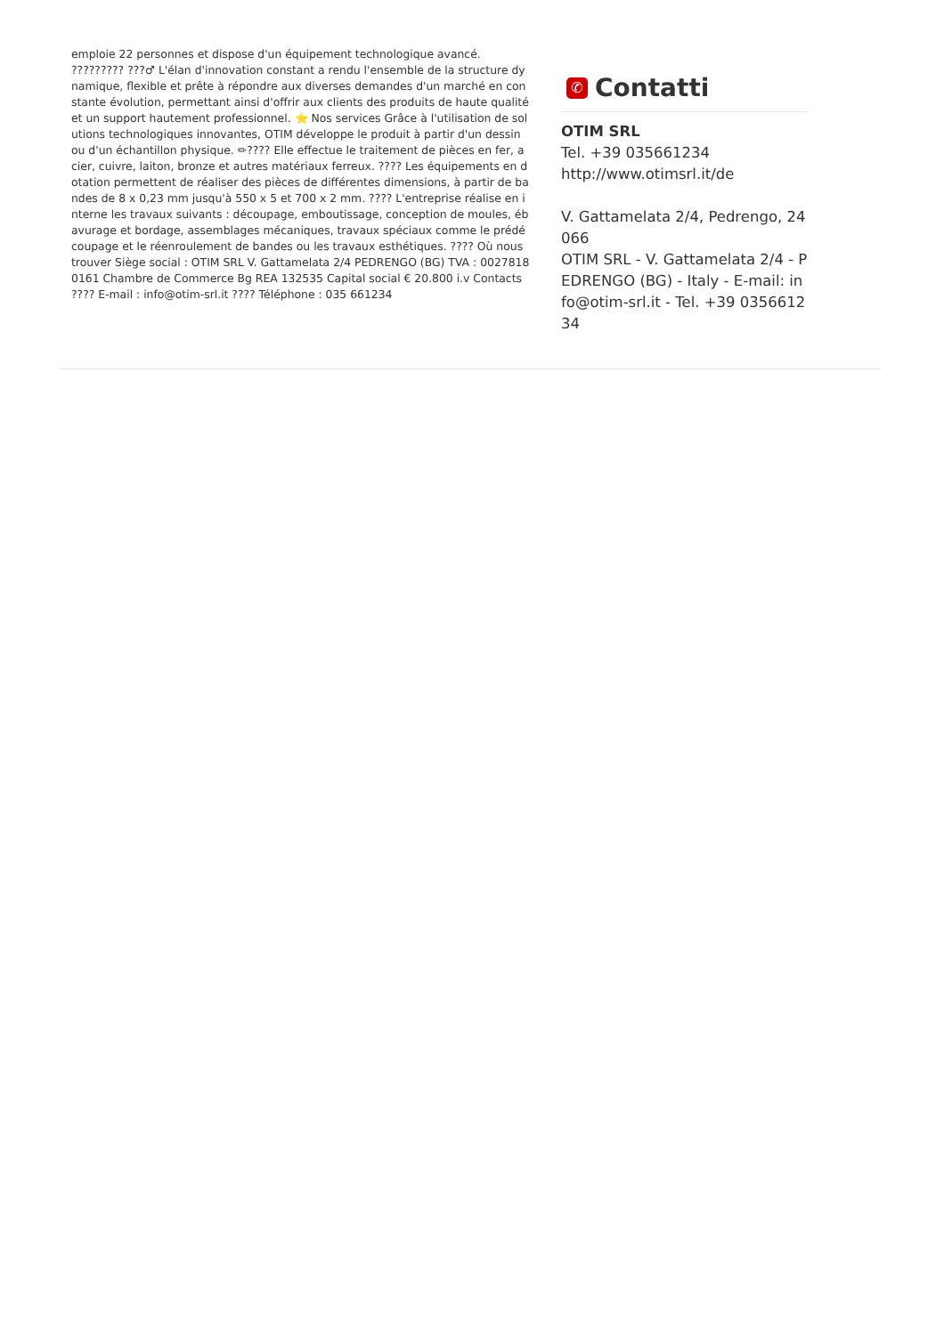emploie 22 personnes et dispose d'un équipement technologique avancé. ????????? ???♂ L'élan d'innovation constant a rendu l'ensemble de la structure dynamique, flexible et prête à répondre aux diverses demandes d'un marché en constante évolution, permettant ainsi d'offrir aux clients des produits de haute qualité et un support hautement professionnel. ⭐ Nos services Grâce à l'utilisation de solutions technologiques innovantes, OTIM développe le produit à partir d'un dessin ou d'un échantillon physique. ✏???? Elle effectue le traitement de pièces en fer, acier, cuivre, laiton, bronze et autres matériaux ferreux. ???? Les équipements en dotation permettent de réaliser des pièces de différentes dimensions, à partir de bandes de 8 x 0,23 mm jusqu'à 550 x 5 et 700 x 2 mm. ???? L'entreprise réalise en interne les travaux suivants : découpage, emboutissage, conception de moules, ébavurage et bordage, assemblages mécaniques, travaux spéciaux comme le prédécoupage et le réenroulement de bandes ou les travaux esthétiques. ???? Où nous trouver Siège social : OTIM SRL V. Gattamelata 2/4 PEDRENGO (BG) TVA : 00278180161 Chambre de Commerce Bg REA 132535 Capital social € 20.800 i.v Contacts ???? E-mail : info@otim-srl.it ???? Téléphone : 035 661234
✆ Contatti
OTIM SRL
Tel. +39 035661234
http://www.otimsrl.it/de
V. Gattamelata 2/4, Pedrengo, 24066
OTIM SRL - V. Gattamelata 2/4 - PEDRENGO (BG) - Italy - E-mail: info@otim-srl.it - Tel. +39 035661234